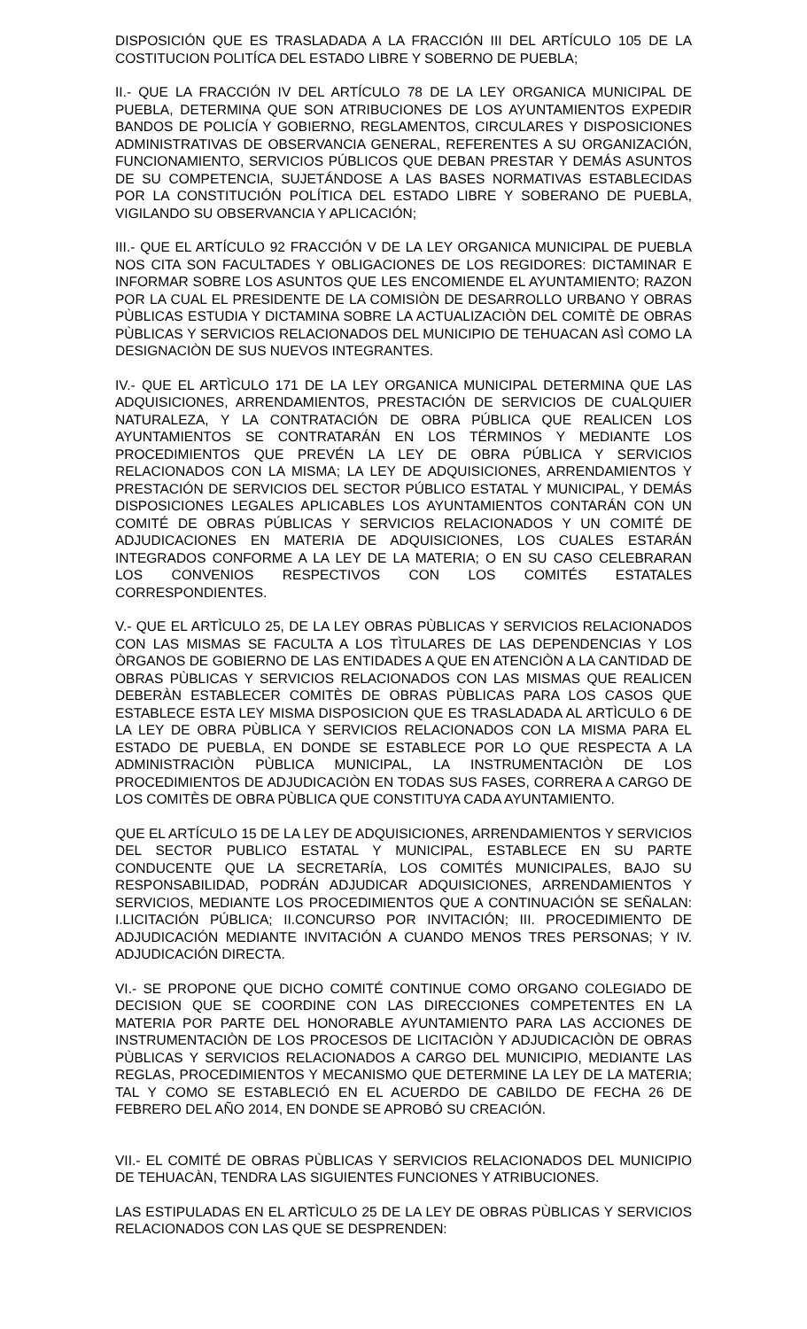DISPOSICIÓN QUE ES TRASLADADA A LA FRACCIÓN III DEL ARTÍCULO 105 DE LA COSTITUCION POLITÍCA DEL ESTADO LIBRE Y SOBERNO DE PUEBLA;
II.- QUE LA FRACCIÓN IV DEL ARTÍCULO 78 DE LA LEY ORGANICA MUNICIPAL DE PUEBLA, DETERMINA QUE SON ATRIBUCIONES DE LOS AYUNTAMIENTOS EXPEDIR BANDOS DE POLICÍA Y GOBIERNO, REGLAMENTOS, CIRCULARES Y DISPOSICIONES ADMINISTRATIVAS DE OBSERVANCIA GENERAL, REFERENTES A SU ORGANIZACIÓN, FUNCIONAMIENTO, SERVICIOS PÚBLICOS QUE DEBAN PRESTAR Y DEMÁS ASUNTOS DE SU COMPETENCIA, SUJETÁNDOSE A LAS BASES NORMATIVAS ESTABLECIDAS POR LA CONSTITUCIÓN POLÍTICA DEL ESTADO LIBRE Y SOBERANO DE PUEBLA, VIGILANDO SU OBSERVANCIA Y APLICACIÓN;
III.- QUE EL ARTÍCULO 92 FRACCIÓN V DE LA LEY ORGANICA MUNICIPAL DE PUEBLA NOS CITA SON FACULTADES Y OBLIGACIONES DE LOS REGIDORES: DICTAMINAR E INFORMAR SOBRE LOS ASUNTOS QUE LES ENCOMIENDE EL AYUNTAMIENTO; RAZON POR LA CUAL EL PRESIDENTE DE LA COMISIÒN DE DESARROLLO URBANO Y OBRAS PÙBLICAS ESTUDIA Y DICTAMINA SOBRE LA ACTUALIZACIÒN DEL COMITÈ DE OBRAS PÙBLICAS Y SERVICIOS RELACIONADOS DEL MUNICIPIO DE TEHUACAN ASÌ COMO LA DESIGNACIÒN DE SUS NUEVOS INTEGRANTES.
IV.- QUE EL ARTÌCULO 171 DE LA LEY ORGANICA MUNICIPAL DETERMINA QUE LAS ADQUISICIONES, ARRENDAMIENTOS, PRESTACIÓN DE SERVICIOS DE CUALQUIER NATURALEZA, Y LA CONTRATACIÓN DE OBRA PÚBLICA QUE REALICEN LOS AYUNTAMIENTOS SE CONTRATARÁN EN LOS TÉRMINOS Y MEDIANTE LOS PROCEDIMIENTOS QUE PREVÉN LA LEY DE OBRA PÚBLICA Y SERVICIOS RELACIONADOS CON LA MISMA; LA LEY DE ADQUISICIONES, ARRENDAMIENTOS Y PRESTACIÓN DE SERVICIOS DEL SECTOR PÚBLICO ESTATAL Y MUNICIPAL, Y DEMÁS DISPOSICIONES LEGALES APLICABLES LOS AYUNTAMIENTOS CONTARÁN CON UN COMITÉ DE OBRAS PÚBLICAS Y SERVICIOS RELACIONADOS Y UN COMITÉ DE ADJUDICACIONES EN MATERIA DE ADQUISICIONES, LOS CUALES ESTARÁN INTEGRADOS CONFORME A LA LEY DE LA MATERIA; O EN SU CASO CELEBRARAN LOS CONVENIOS RESPECTIVOS CON LOS COMITÉS ESTATALES CORRESPONDIENTES.
V.- QUE EL ARTÌCULO 25, DE LA LEY OBRAS PÙBLICAS Y SERVICIOS RELACIONADOS CON LAS MISMAS SE FACULTA A LOS TÌTULARES DE LAS DEPENDENCIAS Y LOS ÒRGANOS DE GOBIERNO DE LAS ENTIDADES A QUE EN ATENCIÒN A LA CANTIDAD DE OBRAS PÙBLICAS Y SERVICIOS RELACIONADOS CON LAS MISMAS QUE REALICEN DEBERÀN ESTABLECER COMITÈS DE OBRAS PÙBLICAS PARA LOS CASOS QUE ESTABLECE ESTA LEY MISMA DISPOSICION QUE ES TRASLADADA AL ARTÌCULO 6 DE LA LEY DE OBRA PÙBLICA Y SERVICIOS RELACIONADOS CON LA MISMA PARA EL ESTADO DE PUEBLA, EN DONDE SE ESTABLECE POR LO QUE RESPECTA A LA ADMINISTRACIÒN PÙBLICA MUNICIPAL, LA INSTRUMENTACIÒN DE LOS PROCEDIMIENTOS DE ADJUDICACIÒN EN TODAS SUS FASES, CORRERA A CARGO DE LOS COMITÈS DE OBRA PÙBLICA QUE CONSTITUYA CADA AYUNTAMIENTO.
QUE EL ARTÍCULO 15 DE LA LEY DE ADQUISICIONES, ARRENDAMIENTOS Y SERVICIOS DEL SECTOR PUBLICO ESTATAL Y MUNICIPAL, ESTABLECE EN SU PARTE CONDUCENTE QUE LA SECRETARÍA, LOS COMITÉS MUNICIPALES, BAJO SU RESPONSABILIDAD, PODRÁN ADJUDICAR ADQUISICIONES, ARRENDAMIENTOS Y SERVICIOS, MEDIANTE LOS PROCEDIMIENTOS QUE A CONTINUACIÓN SE SEÑALAN: I.LICITACIÓN PÚBLICA; II.CONCURSO POR INVITACIÓN; III. PROCEDIMIENTO DE ADJUDICACIÓN MEDIANTE INVITACIÓN A CUANDO MENOS TRES PERSONAS; Y IV. ADJUDICACIÓN DIRECTA.
VI.- SE PROPONE QUE DICHO COMITÉ CONTINUE COMO ORGANO COLEGIADO DE DECISION QUE SE COORDINE CON LAS DIRECCIONES COMPETENTES EN LA MATERIA POR PARTE DEL HONORABLE AYUNTAMIENTO PARA LAS ACCIONES DE INSTRUMENTACIÒN DE LOS PROCESOS DE LICITACIÒN Y ADJUDICACIÒN DE OBRAS PÙBLICAS Y SERVICIOS RELACIONADOS A CARGO DEL MUNICIPIO, MEDIANTE LAS REGLAS, PROCEDIMIENTOS Y MECANISMO QUE DETERMINE LA LEY DE LA MATERIA; TAL Y COMO SE ESTABLECIÓ EN EL ACUERDO DE CABILDO DE FECHA 26 DE FEBRERO DEL AÑO 2014, EN DONDE SE APROBÓ SU CREACIÓN.
VII.- EL COMITÉ DE OBRAS PÙBLICAS Y SERVICIOS RELACIONADOS DEL MUNICIPIO DE TEHUACÀN, TENDRA LAS SIGUIENTES FUNCIONES Y ATRIBUCIONES.
LAS ESTIPULADAS EN EL ARTÌCULO 25 DE LA LEY DE OBRAS PÙBLICAS Y SERVICIOS RELACIONADOS CON LAS QUE SE DESPRENDEN: